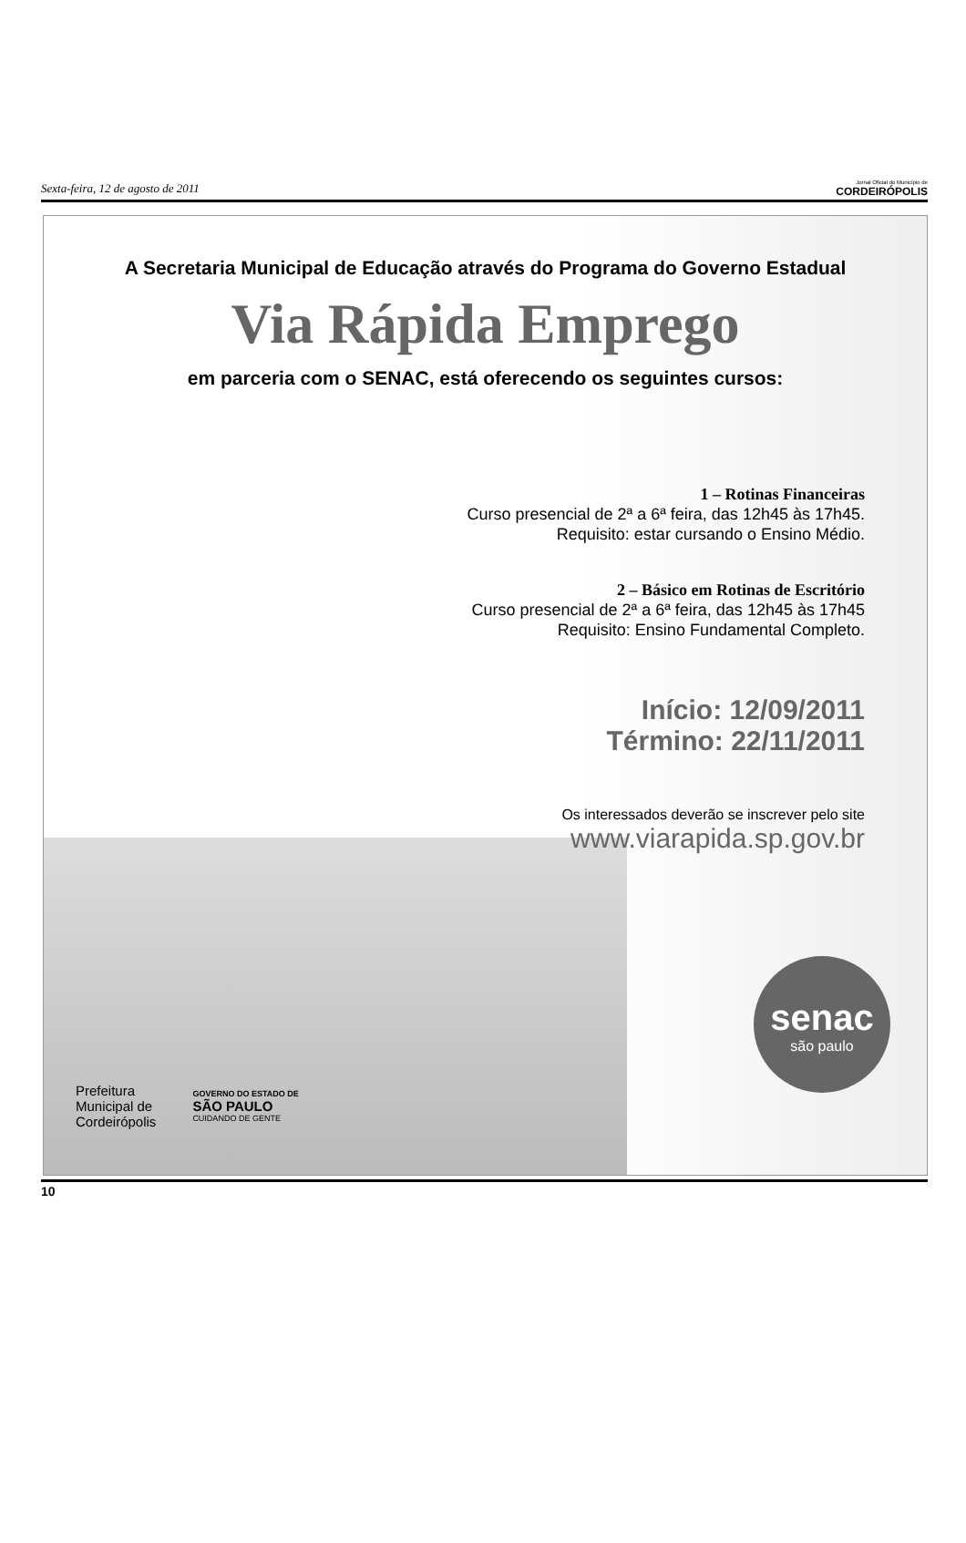Sexta-feira, 12 de agosto de 2011 Jornal Oficial do Município de
CORDEIRÓPOLIS
A Secretaria Municipal de Educação através do Programa do Governo Estadual
Via Rápida Emprego
em parceria com o SENAC, está oferecendo os seguintes cursos:
1 – Rotinas Financeiras
Curso presencial de 2ª a 6ª feira, das 12h45 às 17h45.
Requisito: estar cursando o Ensino Médio.
2 – Básico em Rotinas de Escritório
Curso presencial de 2ª a 6ª feira, das 12h45 às 17h45
Requisito: Ensino Fundamental Completo.
Início: 12/09/2011
Término: 22/11/2011
Os interessados deverão se inscrever pelo site
www.viarapida.sp.gov.br
Prefeitura
Municipal de
Cordeirópolis
GOVERNO DO ESTADO DE
SÃO PAULO
CUIDANDO DE GENTE
senac
são paulo
10